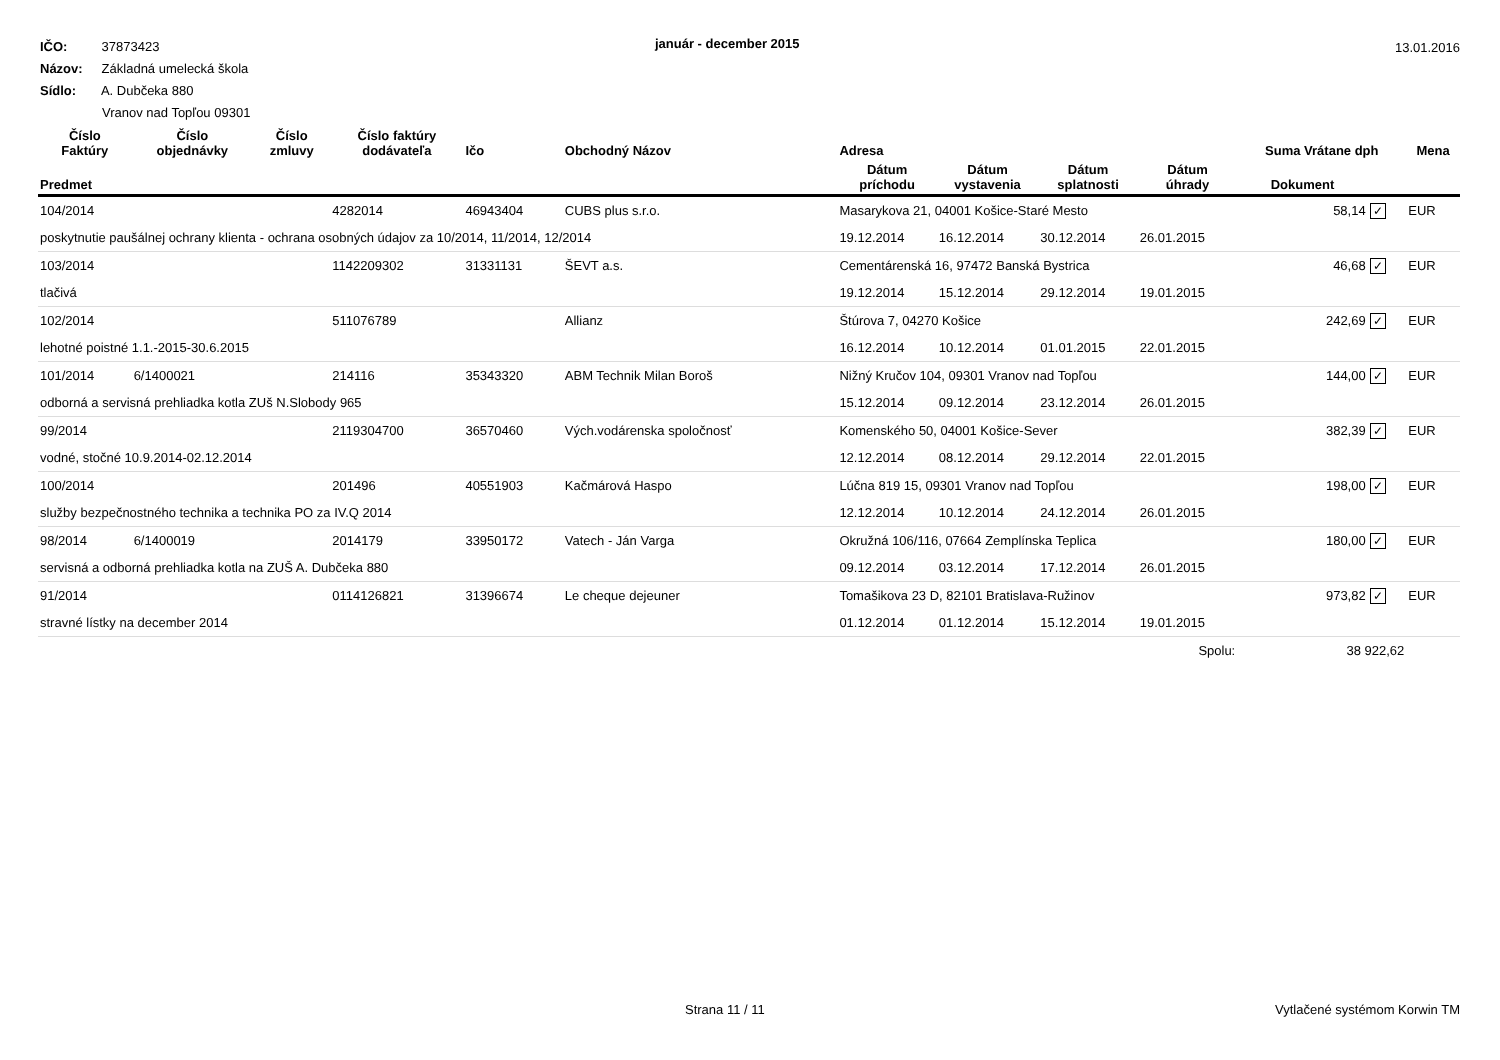IČO: 37873423
Názov: Základná umelecká škola
Sídlo: A. Dubčeka 880
Vranov nad Topľou 09301
január - december 2015 13.01.2016
| Číslo Faktúry | Číslo objednávky | Číslo zmluvy | Číslo faktúry dodávateľa | Ičo | Obchodný Názov | Adresa | | | | Suma Vrátane dph | | Mena |
| --- | --- | --- | --- | --- | --- | --- | --- | --- | --- | --- | --- | --- |
| Predmet | | | | | | Dátum príchodu | Dátum vystavenia | Dátum splatnosti | Dátum úhrady | Dokument | | |
| 104/2014 | | | 4282014 | 46943404 | CUBS plus s.r.o. | Masarykova 21, 04001 Košice-Staré Mesto | | | | 58,14 | ✓ | EUR |
| poskytnutie paušálnej ochrany klienta - ochrana osobných údajov za 10/2014, 11/2014, 12/2014 | | | | | | 19.12.2014 | 16.12.2014 | 30.12.2014 | 26.01.2015 | | | |
| 103/2014 | | | 1142209302 | 31331131 | ŠEVT a.s. | Cementárenská 16, 97472 Banská Bystrica | | | | 46,68 | ✓ | EUR |
| tlačivá | | | | | | 19.12.2014 | 15.12.2014 | 29.12.2014 | 19.01.2015 | | | |
| 102/2014 | | | 511076789 | | Allianz | Štúrova 7, 04270 Košice | | | | 242,69 | ✓ | EUR |
| lehotné poistné 1.1.-2015-30.6.2015 | | | | | | 16.12.2014 | 10.12.2014 | 01.01.2015 | 22.01.2015 | | | |
| 101/2014 | 6/1400021 | | 214116 | 35343320 | ABM Technik Milan Boroš | Nižný Kručov 104, 09301 Vranov nad Topľou | | | | 144,00 | ✓ | EUR |
| odborná a servisná prehliadka kotla ZUš N.Slobody 965 | | | | | | 15.12.2014 | 09.12.2014 | 23.12.2014 | 26.01.2015 | | | |
| 99/2014 | | | 2119304700 | 36570460 | Vých.vodárenska spoločnosť | Komenského 50, 04001 Košice-Sever | | | | 382,39 | ✓ | EUR |
| vodné, stočné 10.9.2014-02.12.2014 | | | | | | 12.12.2014 | 08.12.2014 | 29.12.2014 | 22.01.2015 | | | |
| 100/2014 | | | 201496 | 40551903 | Kačmárová Haspo | Lúčna 819 15, 09301 Vranov nad Topľou | | | | 198,00 | ✓ | EUR |
| služby bezpečnostného technika a technika PO za IV.Q 2014 | | | | | | 12.12.2014 | 10.12.2014 | 24.12.2014 | 26.01.2015 | | | |
| 98/2014 | 6/1400019 | | 2014179 | 33950172 | Vatech - Ján Varga | Okružná 106/116, 07664 Zemplínska Teplica | | | | 180,00 | ✓ | EUR |
| servisná a odborná prehliadka kotla na ZUŠ A. Dubčeka 880 | | | | | | 09.12.2014 | 03.12.2014 | 17.12.2014 | 26.01.2015 | | | |
| 91/2014 | | | 0114126821 | 31396674 | Le cheque dejeuner | Tomašikova 23 D, 82101 Bratislava-Ružinov | | | | 973,82 | ✓ | EUR |
| stravné lístky na december 2014 | | | | | | 01.12.2014 | 01.12.2014 | 15.12.2014 | 19.01.2015 | | | |
| Spolu: | | | | | | | | | | 38 922,62 | | |
Strana 11 / 11 Vytlačené systémom Korwin TM